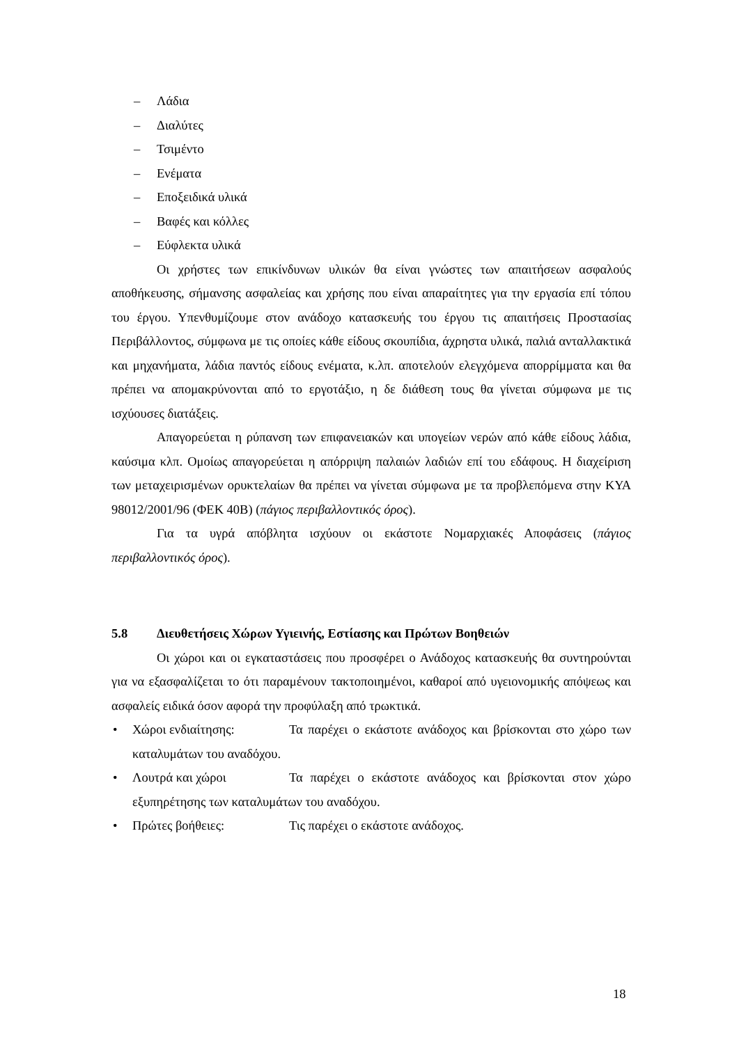– Λάδια
– Διαλύτες
– Τσιμέντο
– Ενέματα
– Εποξειδικά υλικά
– Βαφές και κόλλες
– Εύφλεκτα υλικά
Οι χρήστες των επικίνδυνων υλικών θα είναι γνώστες των απαιτήσεων ασφαλούς αποθήκευσης, σήμανσης ασφαλείας και χρήσης που είναι απαραίτητες για την εργασία επί τόπου του έργου. Υπενθυμίζουμε στον ανάδοχο κατασκευής του έργου τις απαιτήσεις Προστασίας Περιβάλλοντος, σύμφωνα με τις οποίες κάθε είδους σκουπίδια, άχρηστα υλικά, παλιά ανταλλακτικά και μηχανήματα, λάδια παντός είδους ενέματα, κ.λπ. αποτελούν ελεγχόμενα απορρίμματα και θα πρέπει να απομακρύνονται από το εργοτάξιο, η δε διάθεση τους θα γίνεται σύμφωνα με τις ισχύουσες διατάξεις.
Απαγορεύεται η ρύπανση των επιφανειακών και υπογείων νερών από κάθε είδους λάδια, καύσιμα κλπ. Ομοίως απαγορεύεται η απόρριψη παλαιών λαδιών επί του εδάφους. Η διαχείριση των μεταχειρισμένων ορυκτελαίων θα πρέπει να γίνεται σύμφωνα με τα προβλεπόμενα στην ΚΥΑ 98012/2001/96 (ΦΕΚ 40Β) (πάγιος περιβαλλοντικός όρος).
Για τα υγρά απόβλητα ισχύουν οι εκάστοτε Νομαρχιακές Αποφάσεις (πάγιος περιβαλλοντικός όρος).
5.8 Διευθετήσεις Χώρων Υγιεινής, Εστίασης και Πρώτων Βοηθειών
Οι χώροι και οι εγκαταστάσεις που προσφέρει ο Ανάδοχος κατασκευής θα συντηρούνται για να εξασφαλίζεται το ότι παραμένουν τακτοποιημένοι, καθαροί από υγειονομικής απόψεως και ασφαλείς ειδικά όσον αφορά την προφύλαξη από τρωκτικά.
• Χώροι ενδιαίτησης: Τα παρέχει ο εκάστοτε ανάδοχος και βρίσκονται στο χώρο των καταλυμάτων του αναδόχου.
• Λουτρά και χώροι Τα παρέχει ο εκάστοτε ανάδοχος και βρίσκονται στον χώρο εξυπηρέτησης των καταλυμάτων του αναδόχου.
• Πρώτες βοήθειες: Τις παρέχει ο εκάστοτε ανάδοχος.
18